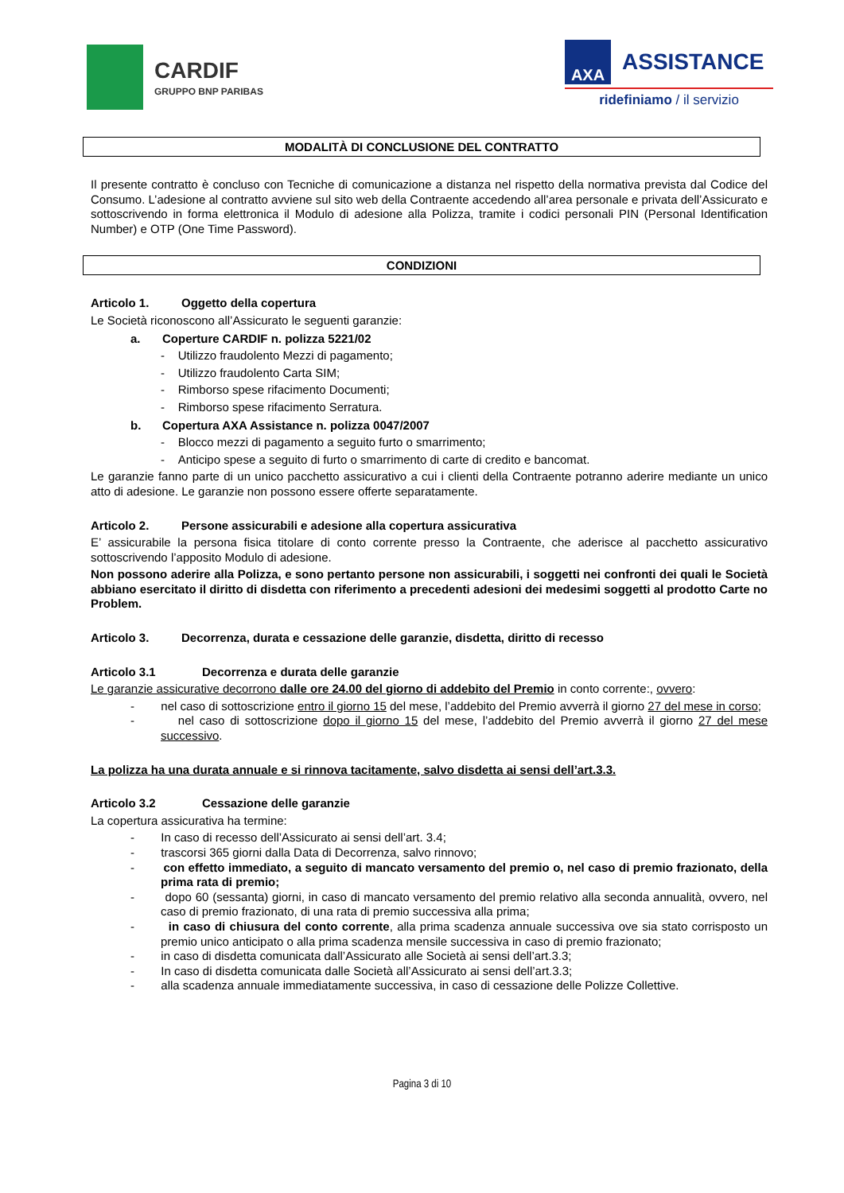CARDIF
GRUPPO BNP PARIBAS
AXA
ASSISTANCE
ridefiniamo / il servizio
MODALITÀ DI CONCLUSIONE DEL CONTRATTO
Il presente contratto è concluso con Tecniche di comunicazione a distanza nel rispetto della normativa prevista dal Codice del Consumo. L’adesione al contratto avviene sul sito web della Contraente accedendo all’area personale e privata dell’Assicurato e sottoscrivendo in forma elettronica il Modulo di adesione alla Polizza, tramite i codici personali PIN (Personal Identification Number) e OTP (One Time Password).
CONDIZIONI
Articolo 1. Oggetto della copertura
Le Società riconoscono all’Assicurato le seguenti garanzie:
a. Coperture CARDIF n. polizza 5221/02
- Utilizzo fraudolento Mezzi di pagamento;
- Utilizzo fraudolento Carta SIM;
- Rimborso spese rifacimento Documenti;
- Rimborso spese rifacimento Serratura.
b. Copertura AXA Assistance n. polizza 0047/2007
- Blocco mezzi di pagamento a seguito furto o smarrimento;
- Anticipo spese a seguito di furto o smarrimento di carte di credito e bancomat.
Le garanzie fanno parte di un unico pacchetto assicurativo a cui i clienti della Contraente potranno aderire mediante un unico atto di adesione. Le garanzie non possono essere offerte separatamente.
Articolo 2. Persone assicurabili e adesione alla copertura assicurativa
E’ assicurabile la persona fisica titolare di conto corrente presso la Contraente, che aderisce al pacchetto assicurativo sottoscrivendo l’apposito Modulo di adesione.
Non possono aderire alla Polizza, e sono pertanto persone non assicurabili, i soggetti nei confronti dei quali le Società abbiano esercitato il diritto di disdetta con riferimento a precedenti adesioni dei medesimi soggetti al prodotto Carte no Problem.
Articolo 3. Decorrenza, durata e cessazione delle garanzie, disdetta, diritto di recesso
Articolo 3.1 Decorrenza e durata delle garanzie
Le garanzie assicurative decorrono dalle ore 24.00 del giorno di addebito del Premio in conto corrente:, ovvero:
- nel caso di sottoscrizione entro il giorno 15 del mese, l’addebito del Premio avverrà il giorno 27 del mese in corso;
- nel caso di sottoscrizione dopo il giorno 15 del mese, l’addebito del Premio avverrà il giorno 27 del mese successivo.
La polizza ha una durata annuale e si rinnova tacitamente, salvo disdetta ai sensi dell’art.3.3.
Articolo 3.2 Cessazione delle garanzie
La copertura assicurativa ha termine:
- In caso di recesso dell’Assicurato ai sensi dell’art. 3.4;
- trascorsi 365 giorni dalla Data di Decorrenza, salvo rinnovo;
- con effetto immediato, a seguito di mancato versamento del premio o, nel caso di premio frazionato, della prima rata di premio;
- dopo 60 (sessanta) giorni, in caso di mancato versamento del premio relativo alla seconda annualità, ovvero, nel caso di premio frazionato, di una rata di premio successiva alla prima;
- in caso di chiusura del conto corrente, alla prima scadenza annuale successiva ove sia stato corrisposto un premio unico anticipato o alla prima scadenza mensile successiva in caso di premio frazionato;
- in caso di disdetta comunicata dall’Assicurato alle Società ai sensi dell’art.3.3;
- In caso di disdetta comunicata dalle Società all’Assicurato ai sensi dell’art.3.3;
- alla scadenza annuale immediatamente successiva, in caso di cessazione delle Polizze Collettive.
Pagina 3 di 10